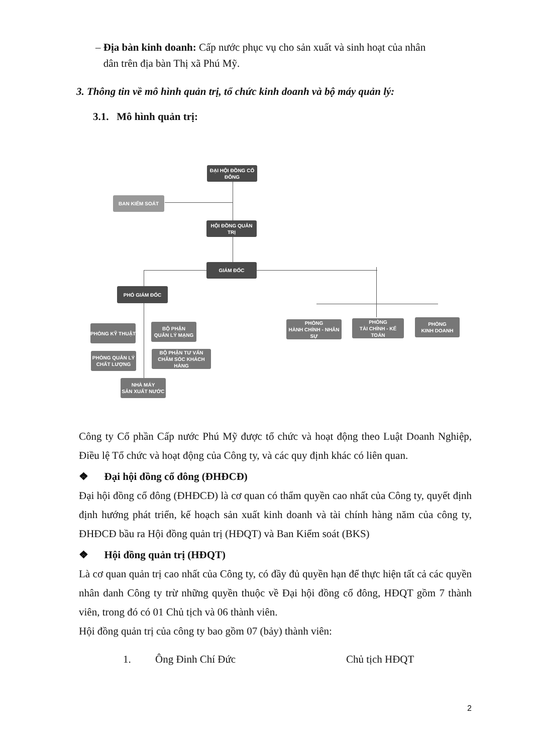– Địa bàn kinh doanh: Cấp nước phục vụ cho sản xuất và sinh hoạt của nhân
dân trên địa bàn Thị xã Phú Mỹ.
3. Thông tin về mô hình quản trị, tổ chức kinh doanh và bộ máy quản lý:
3.1. Mô hình quản trị:
ĐẠI HỘI ĐỒNG CỔ ĐÔNG
BAN KIỂM SOÁT
HỘI ĐỒNG QUẢN TRỊ
GIÁM ĐỐC
PHÓ GIÁM ĐỐC
PHÒNG KỸ THUẬT
BỘ PHẬN
QUẢN LÝ MẠNG
PHÒNG QUẢN LÝ
CHẤT LƯỢNG
BỘ PHẬN TƯ VẤN
CHĂM SÓC KHÁCH HÀNG
NHÀ MÁY
SẢN XUẤT NƯỚC
PHÒNG
HÀNH CHÍNH - NHÂN SỰ
PHÒNG
TÀI CHÍNH - KẾ TOÁN
PHÒNG
KINH DOANH
Công ty Cổ phần Cấp nước Phú Mỹ được tổ chức và hoạt động theo Luật Doanh Nghiệp, Điều lệ Tổ chức và hoạt động của Công ty, và các quy định khác có liên quan.
❖ Đại hội đồng cổ đông (ĐHĐCĐ)
Đại hội đồng cổ đông (ĐHĐCĐ) là cơ quan có thẩm quyền cao nhất của Công ty, quyết định định hướng phát triển, kế hoạch sản xuất kinh doanh và tài chính hàng năm của công ty, ĐHĐCĐ bầu ra Hội đồng quản trị (HĐQT) và Ban Kiểm soát (BKS)
❖ Hội đồng quản trị (HĐQT)
Là cơ quan quản trị cao nhất của Công ty, có đầy đủ quyền hạn để thực hiện tất cả các quyền nhân danh Công ty trừ những quyền thuộc về Đại hội đồng cổ đông, HĐQT gồm 7 thành viên, trong đó có 01 Chủ tịch và 06 thành viên.
Hội đồng quản trị của công ty bao gồm 07 (bảy) thành viên:
1. Ông Đinh Chí Đức Chủ tịch HĐQT
2